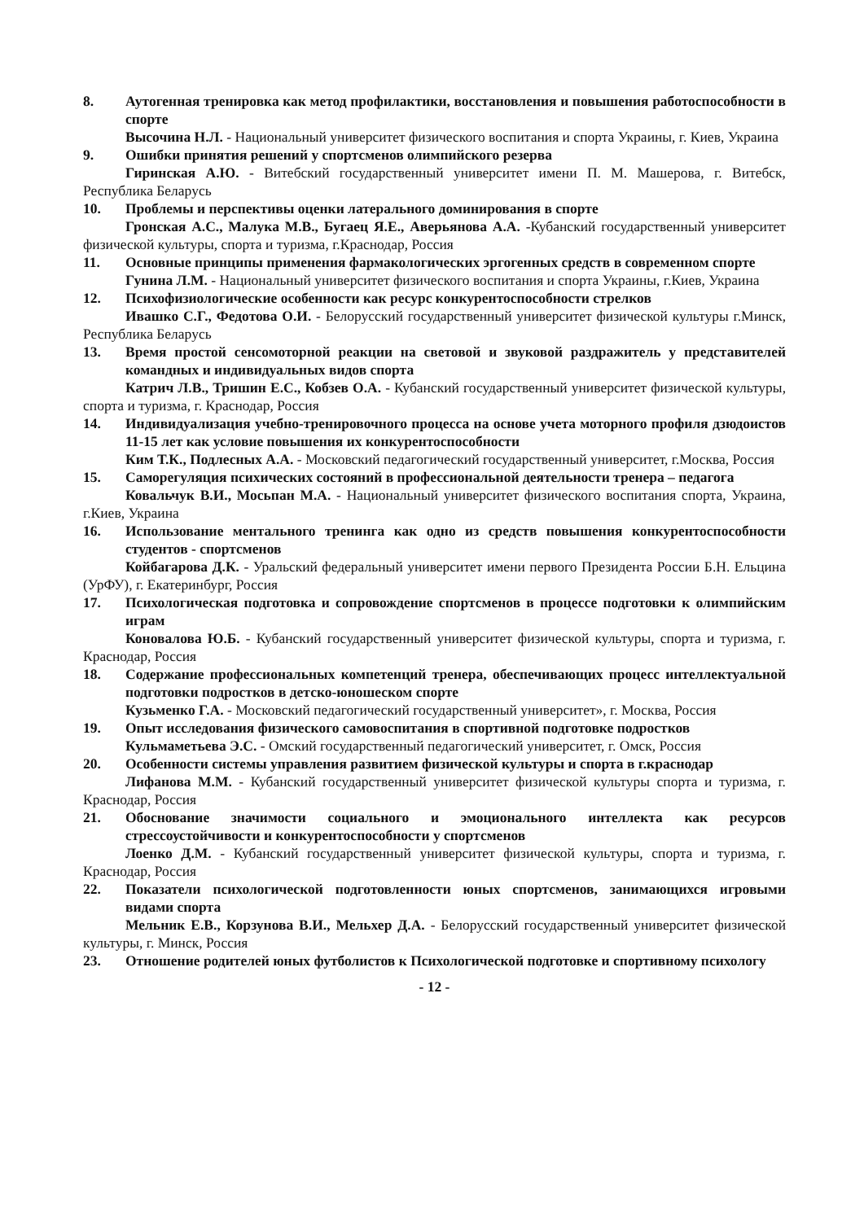8. Аутогенная тренировка как метод профилактики, восстановления и повышения работоспособности в спорте
Высочина Н.Л. - Национальный университет физического воспитания и спорта Украины, г. Киев, Украина
9. Ошибки принятия решений у спортсменов олимпийского резерва
Гиринская А.Ю. - Витебский государственный университет имени П. М. Машерова, г. Витебск, Республика Беларусь
10. Проблемы и перспективы оценки латерального доминирования в спорте
Гронская А.С., Малука М.В., Бугаец Я.Е., Аверьянова А.А. -Кубанский государственный университет физической культуры, спорта и туризма, г.Краснодар, Россия
11. Основные принципы применения фармакологических эргогенных средств в современном спорте
Гунина Л.М. - Национальный университет физического воспитания и спорта Украины, г.Киев, Украина
12. Психофизиологические особенности как ресурс конкурентоспособности стрелков
Ивашко С.Г., Федотова О.И. - Белорусский государственный университет физической культуры г.Минск, Республика Беларусь
13. Время простой сенсомоторной реакции на световой и звуковой раздражитель у представителей командных и индивидуальных видов спорта
Катрич Л.В., Тришин Е.С., Кобзев О.А. - Кубанский государственный университет физической культуры, спорта и туризма, г. Краснодар, Россия
14. Индивидуализация учебно-тренировочного процесса на основе учета моторного профиля дзюдоистов 11-15 лет как условие повышения их конкурентоспособности
Ким Т.К., Подлесных А.А. - Московский педагогический государственный университет, г.Москва, Россия
15. Саморегуляция психических состояний в профессиональной деятельности тренера – педагога
Ковальчук В.И., Мосьпан М.А. - Национальный университет физического воспитания спорта, Украина, г.Киев, Украина
16. Использование ментального тренинга как одно из средств повышения конкурентоспособности студентов - спортсменов
Койбагарова Д.К. - Уральский федеральный университет имени первого Президента России Б.Н. Ельцина (УрФУ), г. Екатеринбург, Россия
17. Психологическая подготовка и сопровождение спортсменов в процессе подготовки к олимпийским играм
Коновалова Ю.Б. - Кубанский государственный университет физической культуры, спорта и туризма, г. Краснодар, Россия
18. Содержание профессиональных компетенций тренера, обеспечивающих процесс интеллектуальной подготовки подростков в детско-юношеском спорте
Кузьменко Г.А. - Московский педагогический государственный университет», г. Москва, Россия
19. Опыт исследования физического самовоспитания в спортивной подготовке подростков
Кульмаметьева Э.С. - Омский государственный педагогический университет, г. Омск, Россия
20. Особенности системы управления развитием физической культуры и спорта в г.краснодар
Лифанова М.М. - Кубанский государственный университет физической культуры спорта и туризма, г. Краснодар, Россия
21. Обоснование значимости социального и эмоционального интеллекта как ресурсов стрессоустойчивости и конкурентоспособности у спортсменов
Лоенко Д.М. - Кубанский государственный университет физической культуры, спорта и туризма, г. Краснодар, Россия
22. Показатели психологической подготовленности юных спортсменов, занимающихся игровыми видами спорта
Мельник Е.В., Корзунова В.И., Мельхер Д.А. - Белорусский государственный университет физической культуры, г. Минск, Россия
23. Отношение родителей юных футболистов к Психологической подготовке и спортивному психологу
- 12 -